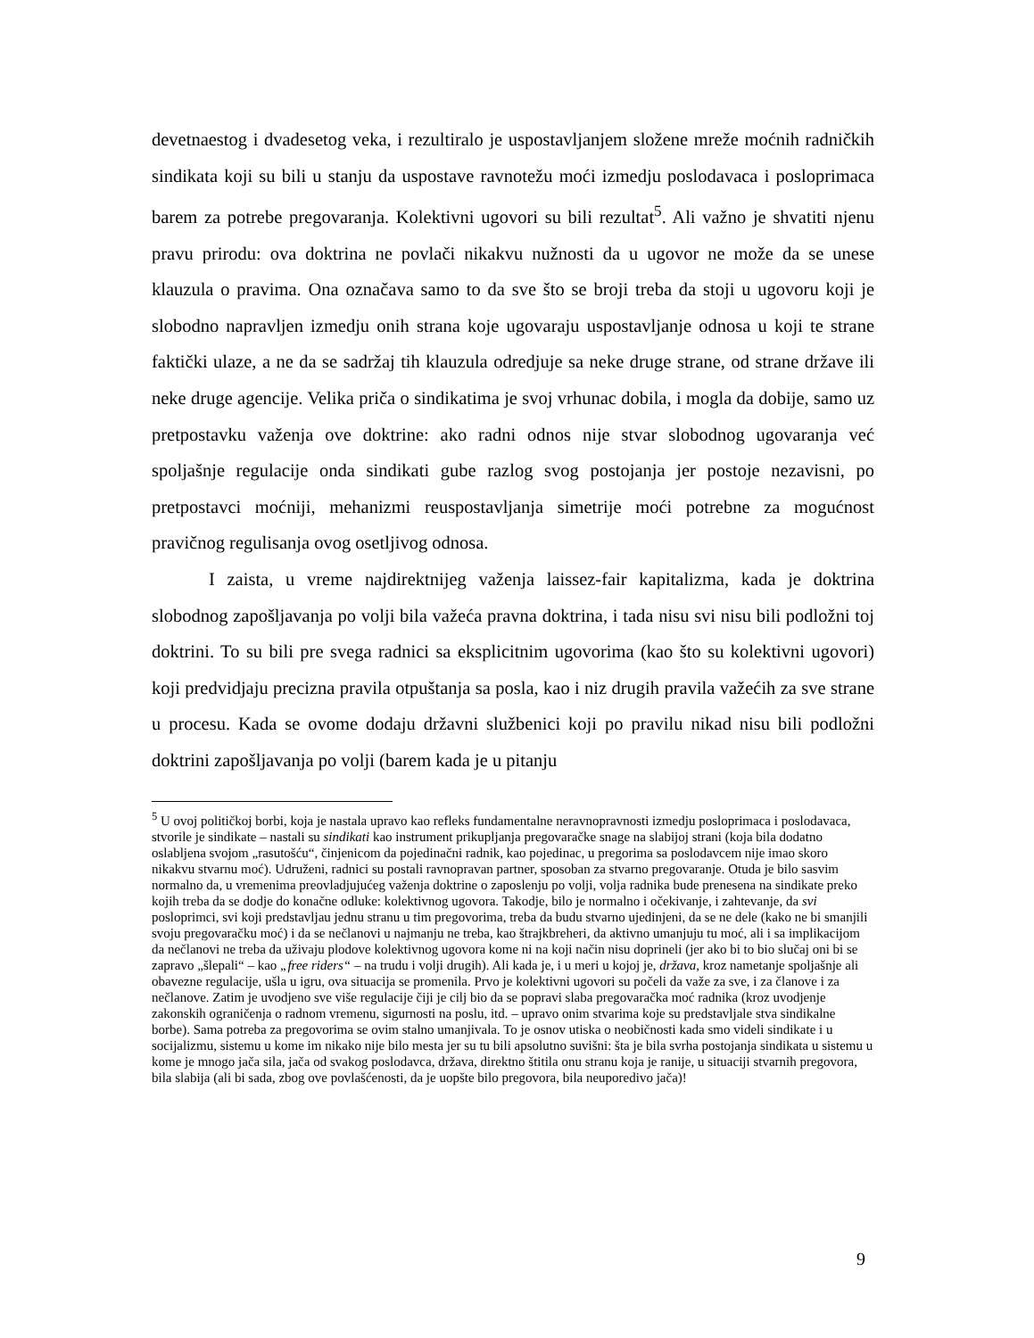devetnaestog i dvadesetog veka, i rezultiralo je uspostavljanjem složene mreže moćnih radničkih sindikata koji su bili u stanju da uspostave ravnotežu moći izmedju poslodavaca i posloprimaca barem za potrebe pregovaranja. Kolektivni ugovori su bili rezultat<sup>5</sup>. Ali važno je shvatiti njenu pravu prirodu: ova doktrina ne povlači nikakvu nužnosti da u ugovor ne može da se unese klauzula o pravima. Ona označava samo to da sve što se broji treba da stoji u ugovoru koji je slobodno napravljen izmedju onih strana koje ugovaraju uspostavljanje odnosa u koji te strane faktički ulaze, a ne da se sadržaj tih klauzula odredjuje sa neke druge strane, od strane države ili neke druge agencije. Velika priča o sindikatima je svoj vrhunac dobila, i mogla da dobije, samo uz pretpostavku važenja ove doktrine: ako radni odnos nije stvar slobodnog ugovaranja već spoljašnje regulacije onda sindikati gube razlog svog postojanja jer postoje nezavisni, po pretpostavci moćniji, mehanizmi reuspostavljanja simetrije moći potrebne za mogućnost pravičnog regulisanja ovog osetljivog odnosa.
I zaista, u vreme najdirektnijeg važenja laissez-fair kapitalizma, kada je doktrina slobodnog zapošljavanja po volji bila važeća pravna doktrina, i tada nisu svi nisu bili podložni toj doktrini. To su bili pre svega radnici sa eksplicitnim ugovorima (kao što su kolektivni ugovori) koji predvidjaju precizna pravila otpuštanja sa posla, kao i niz drugih pravila važećih za sve strane u procesu. Kada se ovome dodaju državni službenici koji po pravilu nikad nisu bili podložni doktrini zapošljavanja po volji (barem kada je u pitanju
<sup>5</sup> U ovoj političkoj borbi, koja je nastala upravo kao refleks fundamentalne neravnopravnosti izmedju posloprimaca i poslodavaca, stvorile je sindikate – nastali su sindikati kao instrument prikupljanja pregovaračke snage na slabijoj strani (koja bila dodatno oslabljena svojom „rasutošću“, činjenicom da pojedinačni radnik, kao pojedinac, u pregorima sa poslodavcem nije imao skoro nikakvu stvarnu moć). Udruženi, radnici su postali ravnopravan partner, sposoban za stvarno pregovaranje. Otuda je bilo sasvim normalno da, u vremenima preovladjujućeg važenja doktrine o zaposlenju po volji, volja radnika bude prenesena na sindikate preko kojih treba da se dodje do konačne odluke: kolektivnog ugovora. Takodje, bilo je normalno i očekivanje, i zahtevanje, da svi posloprimci, svi koji predstavljau jednu stranu u tim pregovorima, treba da budu stvarno ujedinjeni, da se ne dele (kako ne bi smanjili svoju pregovaračku moć) i da se nečlanovi u najmanju ne treba, kao štrajkbreheri, da aktivno umanjuju tu moć, ali i sa implikacijom da nečlanovi ne treba da uživaju plodove kolektivnog ugovora kome ni na koji način nisu doprineli (jer ako bi to bio slučaj oni bi se zapravo „šlepali“ – kao „free riders“ – na trudu i volji drugih). Ali kada je, i u meri u kojoj je, država, kroz nametanje spoljašnje ali obavezne regulacije, ušla u igru, ova situacija se promenila. Prvo je kolektivni ugovori su počeli da važe za sve, i za članove i za nečlanove. Zatim je uvodjeno sve više regulacije čiji je cilj bio da se popravi slaba pregovaračka moć radnika (kroz uvodjenje zakonskih ograničenja o radnom vremenu, sigurnosti na poslu, itd. – upravo onim stvarima koje su predstavljale stva sindikalne borbe). Sama potreba za pregovorima se ovim stalno umanjivala. To je osnov utiska o neobičnosti kada smo videli sindikate i u socijalizmu, sistemu u kome im nikako nije bilo mesta jer su tu bili apsolutno suvišni: šta je bila svrha postojanja sindikata u sistemu u kome je mnogo jača sila, jača od svakog poslodavca, država, direktno štitila onu stranu koja je ranije, u situaciji stvarnih pregovora, bila slabija (ali bi sada, zbog ove povlašćenosti, da je uopšte bilo pregovora, bila neuporedivo jača)!
9